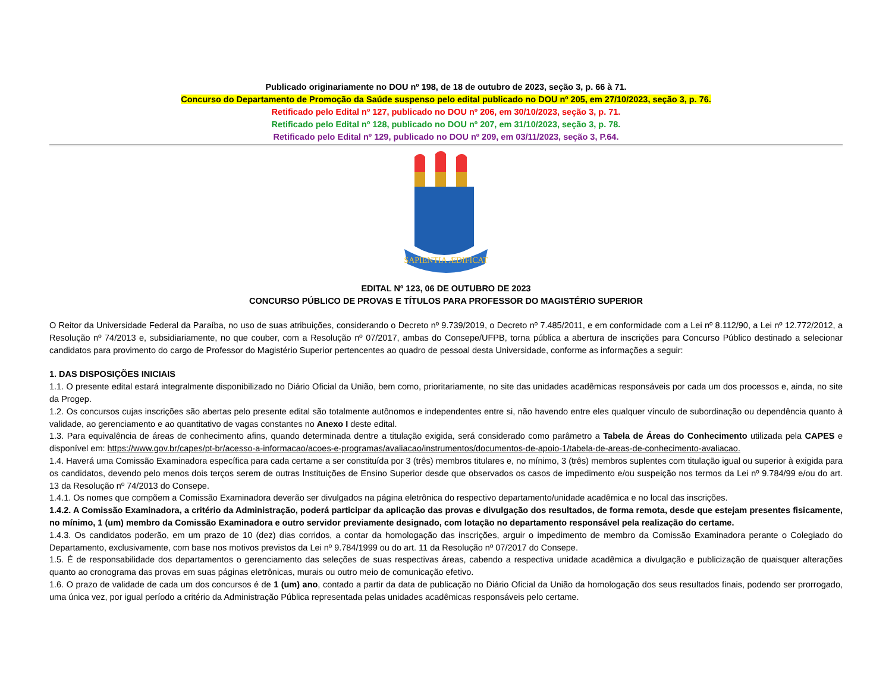Publicado originariamente no DOU nº 198, de 18 de outubro de 2023, seção 3, p. 66 à 71.
Concurso do Departamento de Promoção da Saúde suspenso pelo edital publicado no DOU nº 205, em 27/10/2023, seção 3, p. 76.
Retificado pelo Edital nº 127, publicado no DOU nº 206, em 30/10/2023, seção 3, p. 71.
Retificado pelo Edital nº 128, publicado no DOU nº 207, em 31/10/2023, seção 3, p. 78.
Retificado pelo Edital nº 129, publicado no DOU nº 209, em 03/11/2023, seção 3, P.64.
SAPIENTIA ÆDIFICAT
EDITAL Nº 123, 06 DE OUTUBRO DE 2023
CONCURSO PÚBLICO DE PROVAS E TÍTULOS PARA PROFESSOR DO MAGISTÉRIO SUPERIOR
O Reitor da Universidade Federal da Paraíba, no uso de suas atribuições, considerando o Decreto nº 9.739/2019, o Decreto nº 7.485/2011, e em conformidade com a Lei nº 8.112/90, a Lei nº 12.772/2012, a Resolução nº 74/2013 e, subsidiariamente, no que couber, com a Resolução nº 07/2017, ambas do Consepe/UFPB, torna pública a abertura de inscrições para Concurso Público destinado a selecionar candidatos para provimento do cargo de Professor do Magistério Superior pertencentes ao quadro de pessoal desta Universidade, conforme as informações a seguir:
1. DAS DISPOSIÇÕES INICIAIS
1.1. O presente edital estará integralmente disponibilizado no Diário Oficial da União, bem como, prioritariamente, no site das unidades acadêmicas responsáveis por cada um dos processos e, ainda, no site da Progep.
1.2. Os concursos cujas inscrições são abertas pelo presente edital são totalmente autônomos e independentes entre si, não havendo entre eles qualquer vínculo de subordinação ou dependência quanto à validade, ao gerenciamento e ao quantitativo de vagas constantes no Anexo I deste edital.
1.3. Para equivalência de áreas de conhecimento afins, quando determinada dentre a titulação exigida, será considerado como parâmetro a Tabela de Áreas do Conhecimento utilizada pela CAPES e disponível em: https://www.gov.br/capes/pt-br/acesso-a-informacao/acoes-e-programas/avaliacao/instrumentos/documentos-de-apoio-1/tabela-de-areas-de-conhecimento-avaliacao.
1.4. Haverá uma Comissão Examinadora específica para cada certame a ser constituída por 3 (três) membros titulares e, no mínimo, 3 (três) membros suplentes com titulação igual ou superior à exigida para os candidatos, devendo pelo menos dois terços serem de outras Instituições de Ensino Superior desde que observados os casos de impedimento e/ou suspeição nos termos da Lei nº 9.784/99 e/ou do art. 13 da Resolução nº 74/2013 do Consepe.
1.4.1. Os nomes que compõem a Comissão Examinadora deverão ser divulgados na página eletrônica do respectivo departamento/unidade acadêmica e no local das inscrições.
1.4.2. A Comissão Examinadora, a critério da Administração, poderá participar da aplicação das provas e divulgação dos resultados, de forma remota, desde que estejam presentes fisicamente, no mínimo, 1 (um) membro da Comissão Examinadora e outro servidor previamente designado, com lotação no departamento responsável pela realização do certame.
1.4.3. Os candidatos poderão, em um prazo de 10 (dez) dias corridos, a contar da homologação das inscrições, arguir o impedimento de membro da Comissão Examinadora perante o Colegiado do Departamento, exclusivamente, com base nos motivos previstos da Lei nº 9.784/1999 ou do art. 11 da Resolução nº 07/2017 do Consepe.
1.5. É de responsabilidade dos departamentos o gerenciamento das seleções de suas respectivas áreas, cabendo a respectiva unidade acadêmica a divulgação e publicização de quaisquer alterações quanto ao cronograma das provas em suas páginas eletrônicas, murais ou outro meio de comunicação efetivo.
1.6. O prazo de validade de cada um dos concursos é de 1 (um) ano, contado a partir da data de publicação no Diário Oficial da União da homologação dos seus resultados finais, podendo ser prorrogado, uma única vez, por igual período a critério da Administração Pública representada pelas unidades acadêmicas responsáveis pelo certame.